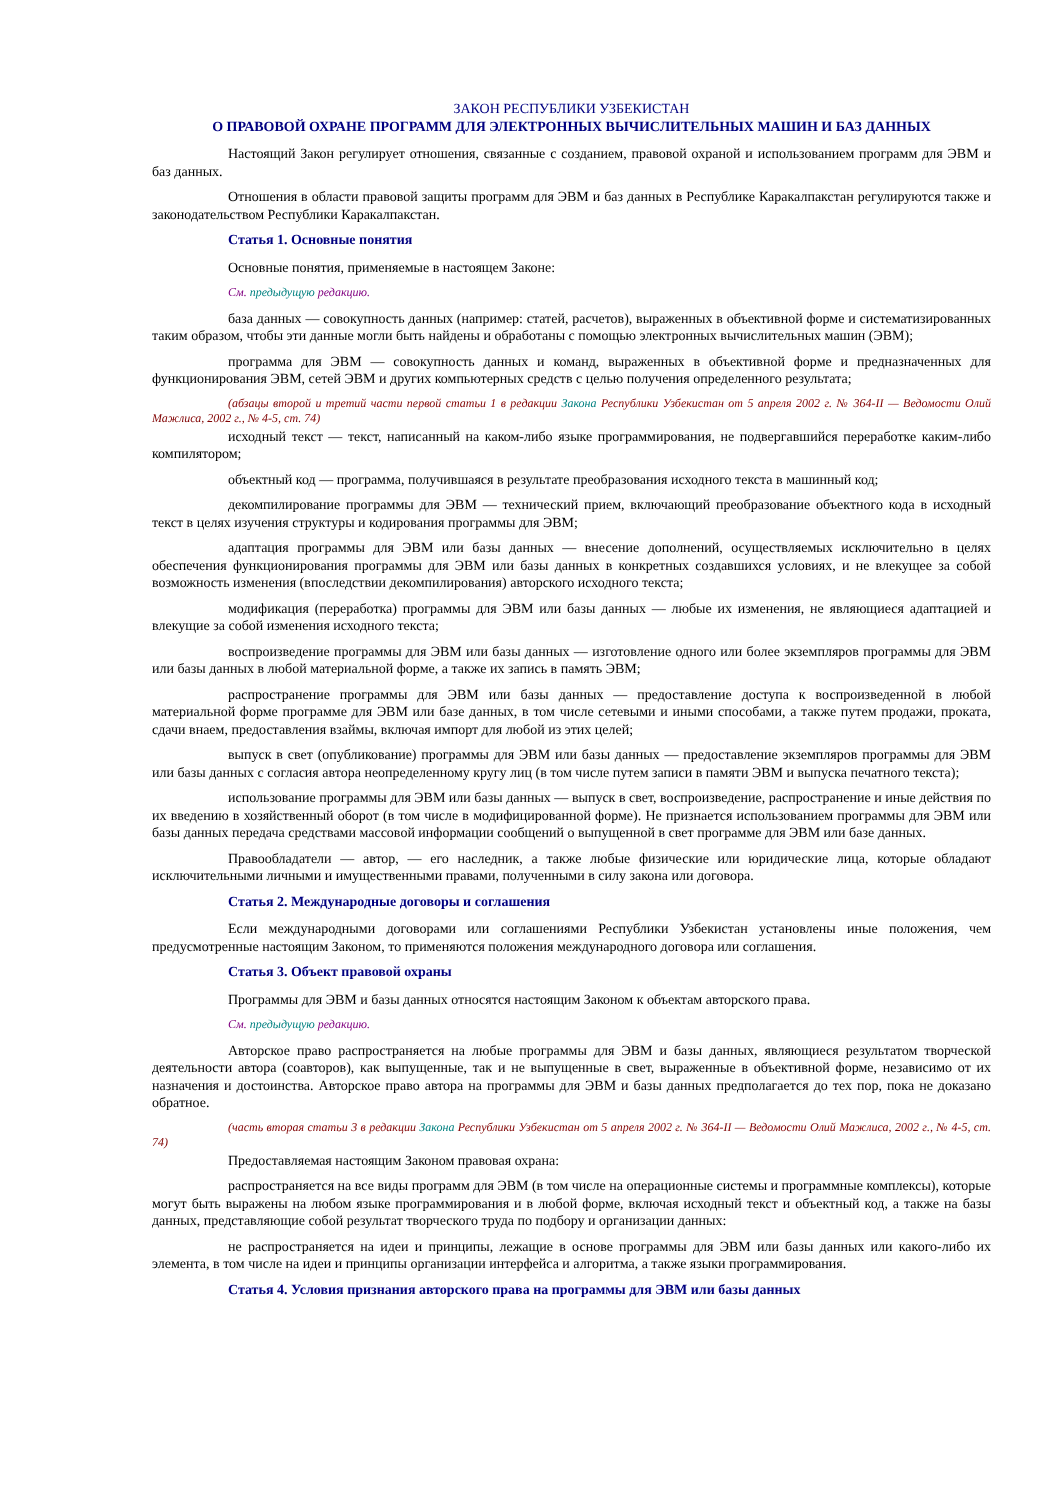ЗАКОН РЕСПУБЛИКИ УЗБЕКИСТАН
О ПРАВОВОЙ ОХРАНЕ ПРОГРАММ ДЛЯ ЭЛЕКТРОННЫХ ВЫЧИСЛИТЕЛЬНЫХ МАШИН И БАЗ ДАННЫХ
Настоящий Закон регулирует отношения, связанные с созданием, правовой охраной и использованием программ для ЭВМ и баз данных.
Отношения в области правовой защиты программ для ЭВМ и баз данных в Республике Каракалпакстан регулируются также и законодательством Республики Каракалпакстан.
Статья 1. Основные понятия
Основные понятия, применяемые в настоящем Законе:
См. предыдущую редакцию.
база данных — совокупность данных (например: статей, расчетов), выраженных в объективной форме и систематизированных таким образом, чтобы эти данные могли быть найдены и обработаны с помощью электронных вычислительных машин (ЭВМ);
программа для ЭВМ — совокупность данных и команд, выраженных в объективной форме и предназначенных для функционирования ЭВМ, сетей ЭВМ и других компьютерных средств с целью получения определенного результата;
(абзацы второй и третий части первой статьи 1 в редакции Закона Республики Узбекистан от 5 апреля 2002 г. № 364-II — Ведомости Олий Мажлиса, 2002 г., № 4-5, ст. 74)
исходный текст — текст, написанный на каком-либо языке программирования, не подвергавшийся переработке каким-либо компилятором;
объектный код — программа, получившаяся в результате преобразования исходного текста в машинный код;
декомпилирование программы для ЭВМ — технический прием, включающий преобразование объектного кода в исходный текст в целях изучения структуры и кодирования программы для ЭВМ;
адаптация программы для ЭВМ или базы данных — внесение дополнений, осуществляемых исключительно в целях обеспечения функционирования программы для ЭВМ или базы данных в конкретных создавшихся условиях, и не влекущее за собой возможность изменения (впоследствии декомпилирования) авторского исходного текста;
модификация (переработка) программы для ЭВМ или базы данных — любые их изменения, не являющиеся адаптацией и влекущие за собой изменения исходного текста;
воспроизведение программы для ЭВМ или базы данных — изготовление одного или более экземпляров программы для ЭВМ или базы данных в любой материальной форме, а также их запись в память ЭВМ;
распространение программы для ЭВМ или базы данных — предоставление доступа к воспроизведенной в любой материальной форме программе для ЭВМ или базе данных, в том числе сетевыми и иными способами, а также путем продажи, проката, сдачи внаем, предоставления взаймы, включая импорт для любой из этих целей;
выпуск в свет (опубликование) программы для ЭВМ или базы данных — предоставление экземпляров программы для ЭВМ или базы данных с согласия автора неопределенному кругу лиц (в том числе путем записи в памяти ЭВМ и выпуска печатного текста);
использование программы для ЭВМ или базы данных — выпуск в свет, воспроизведение, распространение и иные действия по их введению в хозяйственный оборот (в том числе в модифицированной форме). Не признается использованием программы для ЭВМ или базы данных передача средствами массовой информации сообщений о выпущенной в свет программе для ЭВМ или базе данных.
Правообладатели — автор, — его наследник, а также любые физические или юридические лица, которые обладают исключительными личными и имущественными правами, полученными в силу закона или договора.
Статья 2. Международные договоры и соглашения
Если международными договорами или соглашениями Республики Узбекистан установлены иные положения, чем предусмотренные настоящим Законом, то применяются положения международного договора или соглашения.
Статья 3. Объект правовой охраны
Программы для ЭВМ и базы данных относятся настоящим Законом к объектам авторского права.
См. предыдущую редакцию.
Авторское право распространяется на любые программы для ЭВМ и базы данных, являющиеся результатом творческой деятельности автора (соавторов), как выпущенные, так и не выпущенные в свет, выраженные в объективной форме, независимо от их назначения и достоинства. Авторское право автора на программы для ЭВМ и базы данных предполагается до тех пор, пока не доказано обратное.
(часть вторая статьи 3 в редакции Закона Республики Узбекистан от 5 апреля 2002 г. № 364-II — Ведомости Олий Мажлиса, 2002 г., № 4-5, ст. 74)
Предоставляемая настоящим Законом правовая охрана:
распространяется на все виды программ для ЭВМ (в том числе на операционные системы и программные комплексы), которые могут быть выражены на любом языке программирования и в любой форме, включая исходный текст и объектный код, а также на базы данных, представляющие собой результат творческого труда по подбору и организации данных:
не распространяется на идеи и принципы, лежащие в основе программы для ЭВМ или базы данных или какого-либо их элемента, в том числе на идеи и принципы организации интерфейса и алгоритма, а также языки программирования.
Статья 4. Условия признания авторского права на программы для ЭВМ или базы данных